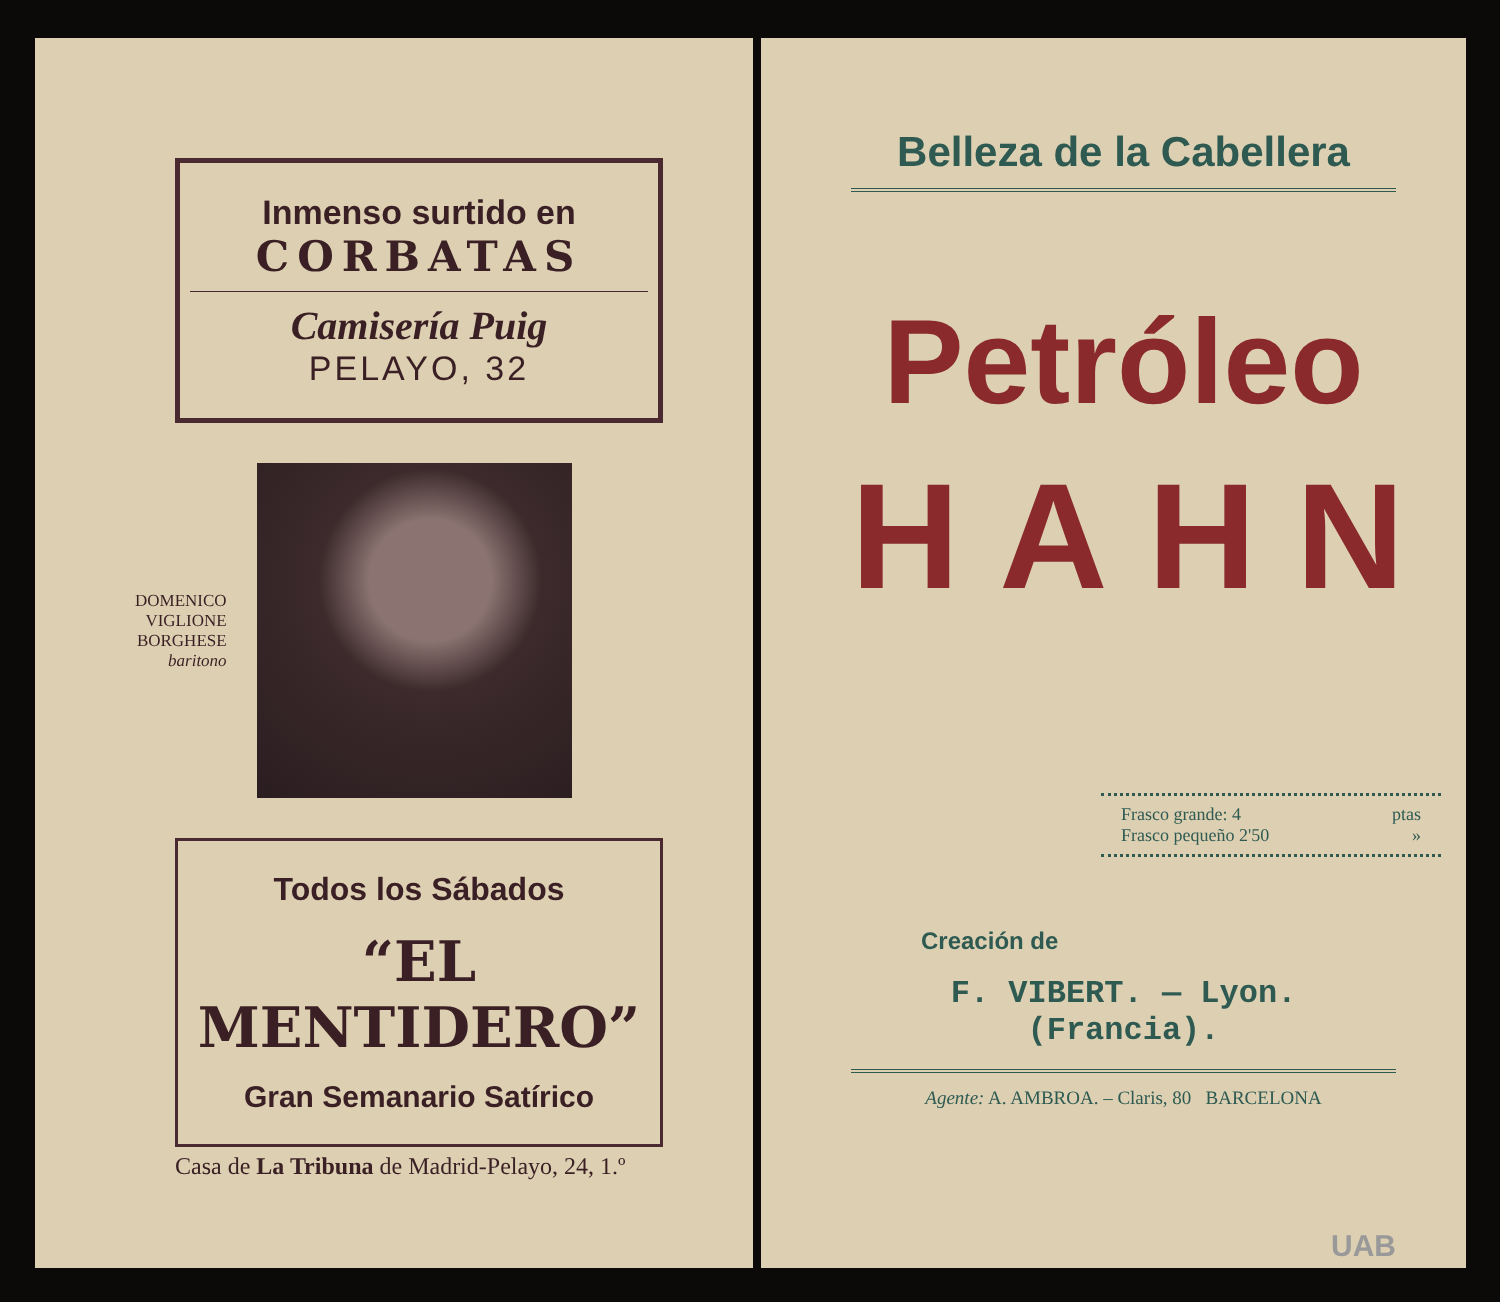Inmenso surtido en
CORBATAS
Camisería Puig
PELAYO, 32
DOMENICO
VIGLIONE
BORGHESE
baritono
Todos los Sábados
“EL MENTIDERO”
Gran Semanario Satírico
Casa de La Tribuna de Madrid-Pelayo, 24, 1.º
Belleza de la Cabellera
Petróleo
HAHN
Frasco grande: 4 ptas
Frasco pequeño 2'50 »
Creación de
F. VIBERT. — Lyon. (Francia).
Agente: A. AMBROA. – Claris, 80 BARCELONA
UAB